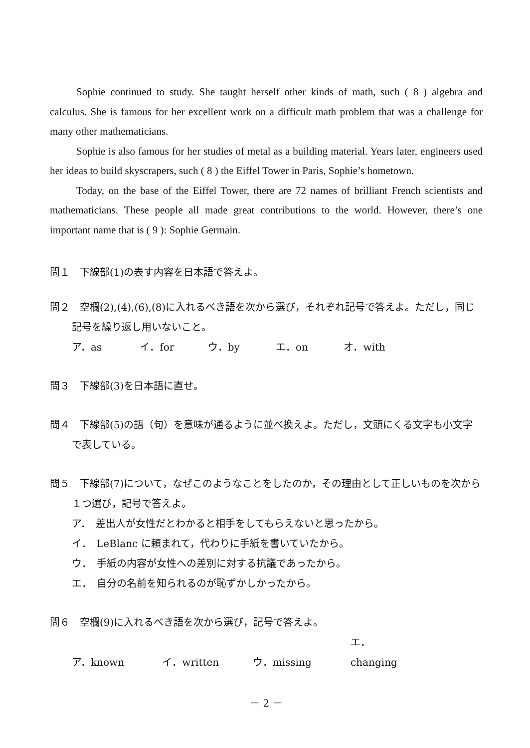Sophie continued to study. She taught herself other kinds of math, such ( 8 ) algebra and calculus. She is famous for her excellent work on a difficult math problem that was a challenge for many other mathematicians.
Sophie is also famous for her studies of metal as a building material. Years later, engineers used her ideas to build skyscrapers, such ( 8 ) the Eiffel Tower in Paris, Sophie’s hometown.
Today, on the base of the Eiffel Tower, there are 72 names of brilliant French scientists and mathematicians. These people all made great contributions to the world. However, there’s one important name that is ( 9 ): Sophie Germain.
問１　下線部(1)の表す内容を日本語で答えよ。
問２　空欄(2),(4),(6),(8)に入れるべき語を次から選び，それぞれ記号で答えよ。ただし，同じ記号を繰り返し用いないこと。
ア．as イ．for ウ．by エ．on オ．with
問３　下線部(3)を日本語に直せ。
問４　下線部(5)の語（句）を意味が通るように並べ換えよ。ただし，文頭にくる文字も小文字で表している。
問５　下線部(7)について，なぜこのようなことをしたのか，その理由として正しいものを次から１つ選び，記号で答えよ。
ア．　差出人が女性だとわかると相手をしてもらえないと思ったから。
イ．　LeBlanc に頼まれて，代わりに手紙を書いていたから。
ウ．　手紙の内容が女性への差別に対する抗議であったから。
エ．　自分の名前を知られるのが恥ずかしかったから。
問６　空欄(9)に入れるべき語を次から選び，記号で答えよ。
ア．known イ．written ウ．missing エ．changing
－ 2 －